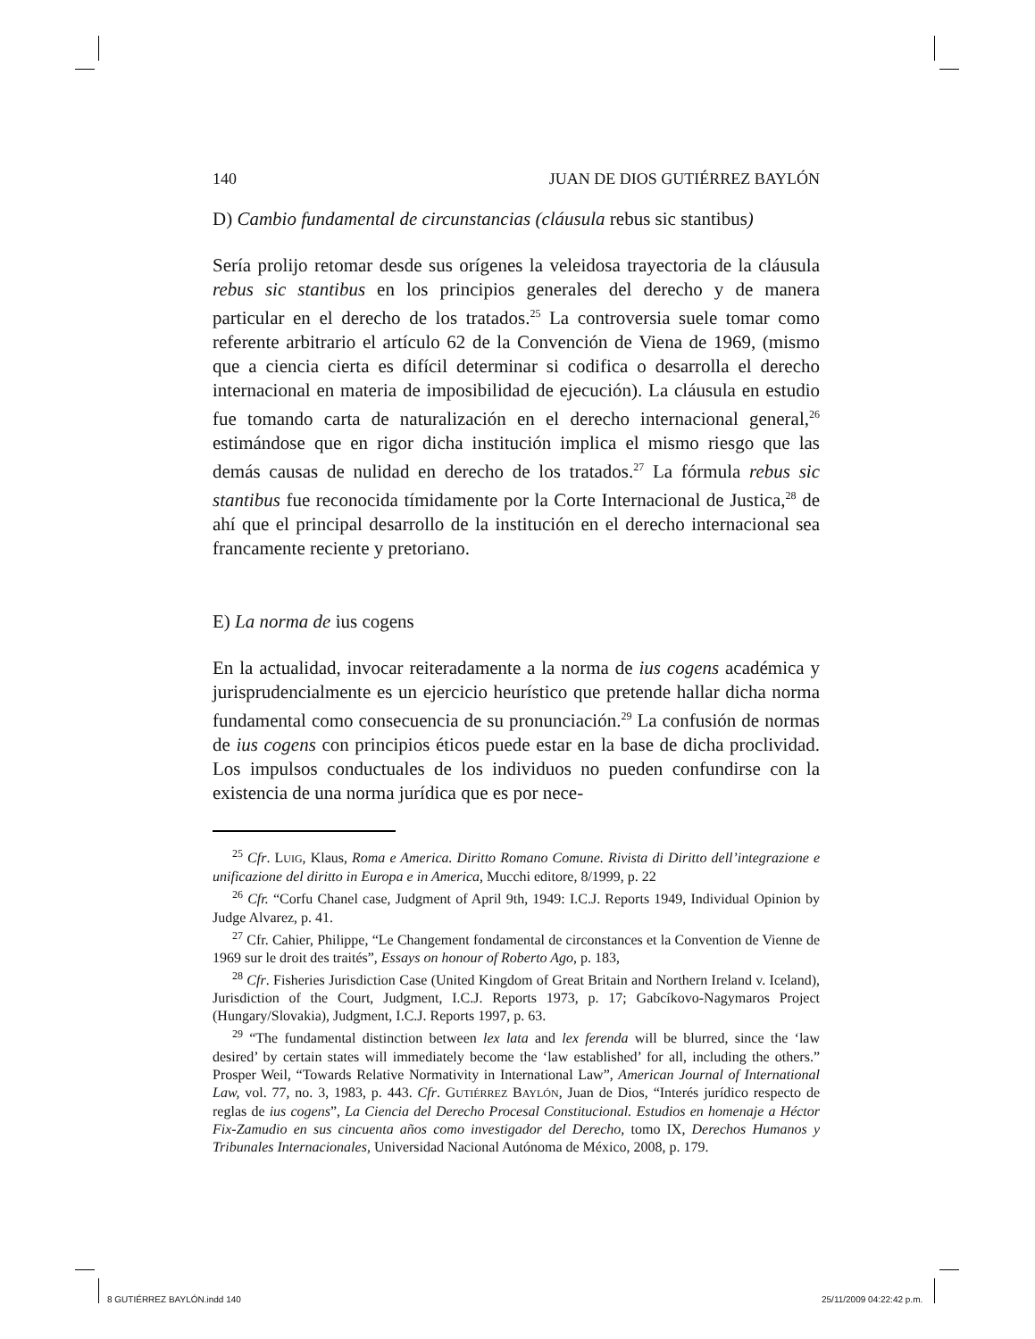140 JUAN DE DIOS GUTIÉRREZ BAYLÓN
D) Cambio fundamental de circunstancias (cláusula rebus sic stantibus)
Sería prolijo retomar desde sus orígenes la veleidosa trayectoria de la cláusula rebus sic stantibus en los principios generales del derecho y de manera particular en el derecho de los tratados.<sup>25</sup> La controversia suele tomar como referente arbitrario el artículo 62 de la Convención de Viena de 1969, (mismo que a ciencia cierta es difícil determinar si codifica o desarrolla el derecho internacional en materia de imposibilidad de ejecución). La cláusula en estudio fue tomando carta de naturalización en el derecho internacional general,<sup>26</sup> estimándose que en rigor dicha institución implica el mismo riesgo que las demás causas de nulidad en derecho de los tratados.<sup>27</sup> La fórmula rebus sic stantibus fue reconocida tímidamente por la Corte Internacional de Justica,<sup>28</sup> de ahí que el principal desarrollo de la institución en el derecho internacional sea francamente reciente y pretoriano.
E) La norma de ius cogens
En la actualidad, invocar reiteradamente a la norma de ius cogens académica y jurisprudencialmente es un ejercicio heurístico que pretende hallar dicha norma fundamental como consecuencia de su pronunciación.<sup>29</sup> La confusión de normas de ius cogens con principios éticos puede estar en la base de dicha proclividad. Los impulsos conductuales de los individuos no pueden confundirse con la existencia de una norma jurídica que es por nece-
<sup>25</sup> Cfr. LUIG, Klaus, Roma e America. Diritto Romano Comune. Rivista di Diritto dell’integrazione e unificazione del diritto in Europa e in America, Mucchi editore, 8/1999, p. 22
<sup>26</sup> Cfr. “Corfu Chanel case, Judgment of April 9th, 1949: I.C.J. Reports 1949, Individual Opinion by Judge Alvarez, p. 41.
<sup>27</sup> Cfr. Cahier, Philippe, “Le Changement fondamental de circonstances et la Convention de Vienne de 1969 sur le droit des traités”, Essays on honour of Roberto Ago, p. 183,
<sup>28</sup> Cfr. Fisheries Jurisdiction Case (United Kingdom of Great Britain and Northern Ireland v. Iceland), Jurisdiction of the Court, Judgment, I.C.J. Reports 1973, p. 17; Gabcíkovo-Nagymaros Project (Hungary/Slovakia), Judgment, I.C.J. Reports 1997, p. 63.
<sup>29</sup> “The fundamental distinction between lex lata and lex ferenda will be blurred, since the ‘law desired’ by certain states will immediately become the ‘law established’ for all, including the others.” Prosper Weil, “Towards Relative Normativity in International Law”, American Journal of International Law, vol. 77, no. 3, 1983, p. 443. Cfr. GUTIÉRREZ BAYLÓN, Juan de Dios, “Interés jurídico respecto de reglas de ius cogens”, La Ciencia del Derecho Procesal Constitucional. Estudios en homenaje a Héctor Fix-Zamudio en sus cincuenta años como investigador del Derecho, tomo IX, Derechos Humanos y Tribunales Internacionales, Universidad Nacional Autónoma de México, 2008, p. 179.
8 GUTIÉRREZ BAYLÓN.indd 140 25/11/2009 04:22:42 p.m.